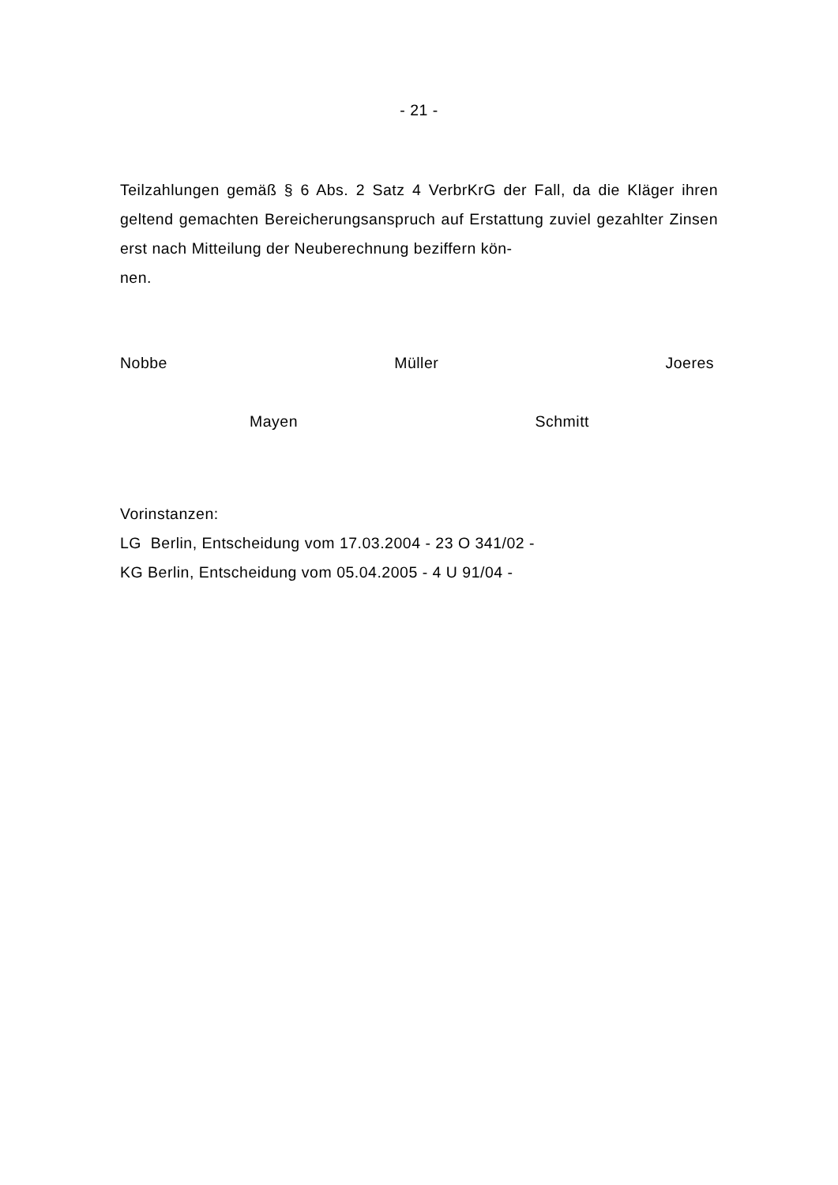- 21 -
Teilzahlungen gemäß § 6 Abs. 2 Satz 4 VerbrKrG der Fall, da die Kläger ihren geltend gemachten Bereicherungsanspruch auf Erstattung zuviel gezahlter Zinsen erst nach Mitteilung der Neuberechnung beziffern kön-
nen.
Nobbe Müller Joeres
Mayen Schmitt
Vorinstanzen:
LG Berlin, Entscheidung vom 17.03.2004 - 23 O 341/02 -
KG Berlin, Entscheidung vom 05.04.2005 - 4 U 91/04 -